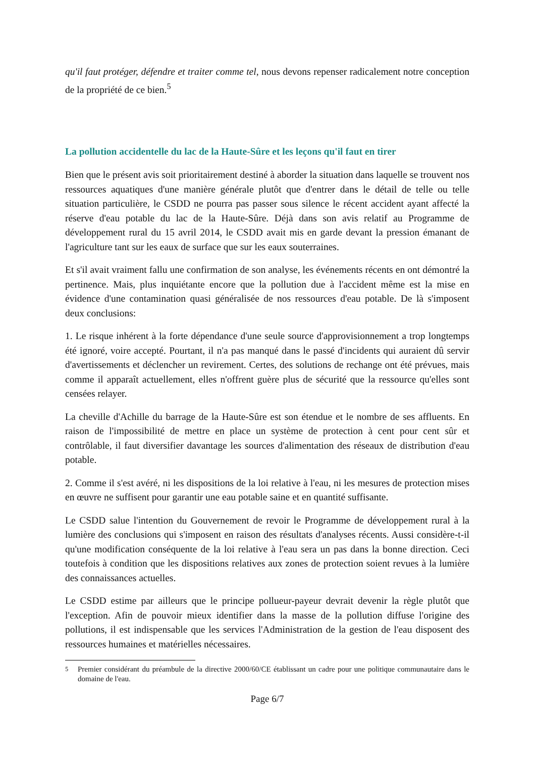qu'il faut protéger, défendre et traiter comme tel, nous devons repenser radicalement notre conception de la propriété de ce bien.<sup>5</sup>
La pollution accidentelle du lac de la Haute-Sûre et les leçons qu'il faut en tirer
Bien que le présent avis soit prioritairement destiné à aborder la situation dans laquelle se trouvent nos ressources aquatiques d'une manière générale plutôt que d'entrer dans le détail de telle ou telle situation particulière, le CSDD ne pourra pas passer sous silence le récent accident ayant affecté la réserve d'eau potable du lac de la Haute-Sûre. Déjà dans son avis relatif au Programme de développement rural du 15 avril 2014, le CSDD avait mis en garde devant la pression émanant de l'agriculture tant sur les eaux de surface que sur les eaux souterraines.
Et s'il avait vraiment fallu une confirmation de son analyse, les événements récents en ont démontré la pertinence. Mais, plus inquiétante encore que la pollution due à l'accident même est la mise en évidence d'une contamination quasi généralisée de nos ressources d'eau potable. De là s'imposent deux conclusions:
1. Le risque inhérent à la forte dépendance d'une seule source d'approvisionnement a trop longtemps été ignoré, voire accepté. Pourtant, il n'a pas manqué dans le passé d'incidents qui auraient dû servir d'avertissements et déclencher un revirement. Certes, des solutions de rechange ont été prévues, mais comme il apparaît actuellement, elles n'offrent guère plus de sécurité que la ressource qu'elles sont censées relayer.
La cheville d'Achille du barrage de la Haute-Sûre est son étendue et le nombre de ses affluents. En raison de l'impossibilité de mettre en place un système de protection à cent pour cent sûr et contrôlable, il faut diversifier davantage les sources d'alimentation des réseaux de distribution d'eau potable.
2. Comme il s'est avéré, ni les dispositions de la loi relative à l'eau, ni les mesures de protection mises en œuvre ne suffisent pour garantir une eau potable saine et en quantité suffisante.
Le CSDD salue l'intention du Gouvernement de revoir le Programme de développement rural à la lumière des conclusions qui s'imposent en raison des résultats d'analyses récents. Aussi considère-t-il qu'une modification conséquente de la loi relative à l'eau sera un pas dans la bonne direction. Ceci toutefois à condition que les dispositions relatives aux zones de protection soient revues à la lumière des connaissances actuelles.
Le CSDD estime par ailleurs que le principe pollueur-payeur devrait devenir la règle plutôt que l'exception. Afin de pouvoir mieux identifier dans la masse de la pollution diffuse l'origine des pollutions, il est indispensable que les services l'Administration de la gestion de l'eau disposent des ressources humaines et matérielles nécessaires.
<sup>5</sup> Premier considérant du préambule de la directive 2000/60/CE établissant un cadre pour une politique communautaire dans le domaine de l'eau.
Page 6/7